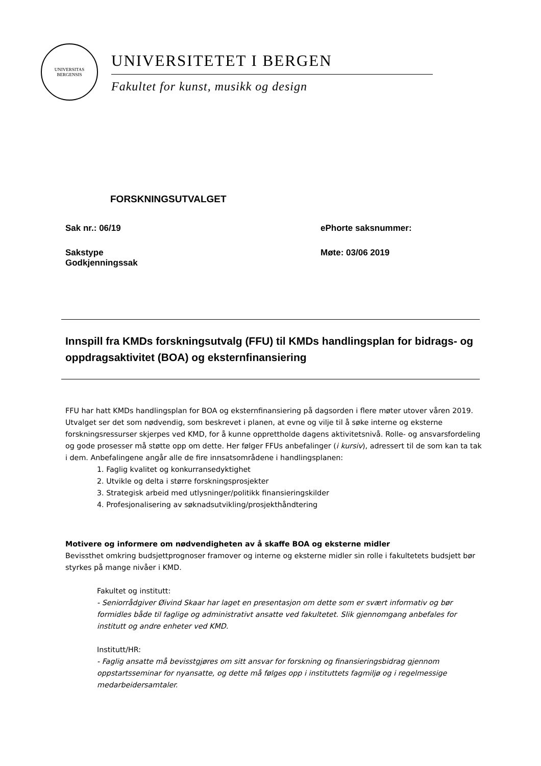UNIVERSITAS
BERGENSIS
UNIVERSITETET I BERGEN
Fakultet for kunst, musikk og design
FORSKNINGSUTVALGET
Sak nr.: 06/19 ePhorte saksnummer:
Sakstype
Godkjenningssak
Møte: 03/06 2019
Innspill fra KMDs forskningsutvalg (FFU) til KMDs handlingsplan for bidrags- og oppdragsaktivitet (BOA) og eksternfinansiering
FFU har hatt KMDs handlingsplan for BOA og eksternfinansiering på dagsorden i flere møter utover våren 2019. Utvalget ser det som nødvendig, som beskrevet i planen, at evne og vilje til å søke interne og eksterne forskningsressurser skjerpes ved KMD, for å kunne opprettholde dagens aktivitetsnivå. Rolle- og ansvarsfordeling og gode prosesser må støtte opp om dette. Her følger FFUs anbefalinger (i kursiv), adressert til de som kan ta tak i dem. Anbefalingene angår alle de fire innsatsområdene i handlingsplanen:
1. Faglig kvalitet og konkurransedyktighet
2. Utvikle og delta i større forskningsprosjekter
3. Strategisk arbeid med utlysninger/politikk finansieringskilder
4. Profesjonalisering av søknadsutvikling/prosjekthåndtering
Motivere og informere om nødvendigheten av å skaffe BOA og eksterne midler
Bevissthet omkring budsjettprognoser framover og interne og eksterne midler sin rolle i fakultetets budsjett bør styrkes på mange nivåer i KMD.
Fakultet og institutt:
- Seniorrådgiver Øivind Skaar har laget en presentasjon om dette som er svært informativ og bør formidles både til faglige og administrativt ansatte ved fakultetet. Slik gjennomgang anbefales for institutt og andre enheter ved KMD.
Institutt/HR:
- Faglig ansatte må bevisstgjøres om sitt ansvar for forskning og finansieringsbidrag gjennom oppstartsseminar for nyansatte, og dette må følges opp i instituttets fagmiljø og i regelmessige medarbeidersamtaler.